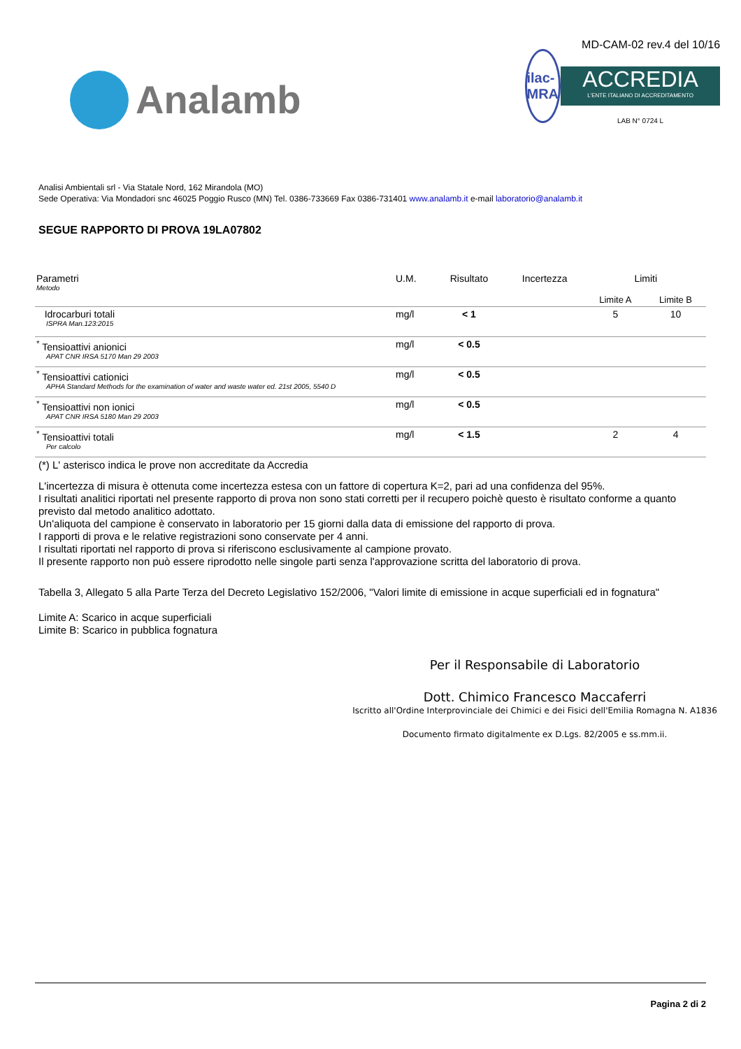Analamb
ilac-MRA
MD-CAM-02 rev.4 del 10/16
ACCREDIA
L'ENTE ITALIANO DI ACCREDITAMENTO
LAB N° 0724 L
Analisi Ambientali srl - Via Statale Nord, 162 Mirandola (MO)
Sede Operativa: Via Mondadori snc 46025 Poggio Rusco (MN) Tel. 0386-733669 Fax 0386-731401 www.analamb.it e-mail laboratorio@analamb.it
SEGUE RAPPORTO DI PROVA 19LA07802
| Parametri Metodo | U.M. | Risultato | Incertezza | Limiti | |
| --- | --- | --- | --- | --- | --- |
| | | | | Limite A | Limite B |
| Idrocarburi totali ISPRA Man.123:2015 | mg/l | < 1 | | 5 | 10 |
| <sup>*</sup> Tensioattivi anionici APAT CNR IRSA 5170 Man 29 2003 | mg/l | < 0.5 | | | |
| <sup>*</sup> Tensioattivi cationici APHA Standard Methods for the examination of water and waste water ed. 21st 2005, 5540 D | mg/l | < 0.5 | | | |
| <sup>*</sup> Tensioattivi non ionici APAT CNR IRSA 5180 Man 29 2003 | mg/l | < 0.5 | | | |
| <sup>*</sup> Tensioattivi totali Per calcolo | mg/l | < 1.5 | | 2 | 4 |
(*) L' asterisco indica le prove non accreditate da Accredia
L'incertezza di misura è ottenuta come incertezza estesa con un fattore di copertura K=2, pari ad una confidenza del 95%.
I risultati analitici riportati nel presente rapporto di prova non sono stati corretti per il recupero poichè questo è risultato conforme a quanto previsto dal metodo analitico adottato.
Un'aliquota del campione è conservato in laboratorio per 15 giorni dalla data di emissione del rapporto di prova.
I rapporti di prova e le relative registrazioni sono conservate per 4 anni.
I risultati riportati nel rapporto di prova si riferiscono esclusivamente al campione provato.
Il presente rapporto non può essere riprodotto nelle singole parti senza l'approvazione scritta del laboratorio di prova.
Tabella 3, Allegato 5 alla Parte Terza del Decreto Legislativo 152/2006, "Valori limite di emissione in acque superficiali ed in fognatura"
Limite A: Scarico in acque superficiali
Limite B: Scarico in pubblica fognatura
Per il Responsabile di Laboratorio
Dott. Chimico Francesco Maccaferri
Iscritto all'Ordine Interprovinciale dei Chimici e dei Fisici dell'Emilia Romagna N. A1836
Documento firmato digitalmente ex D.Lgs. 82/2005 e ss.mm.ii.
Pagina 2 di 2